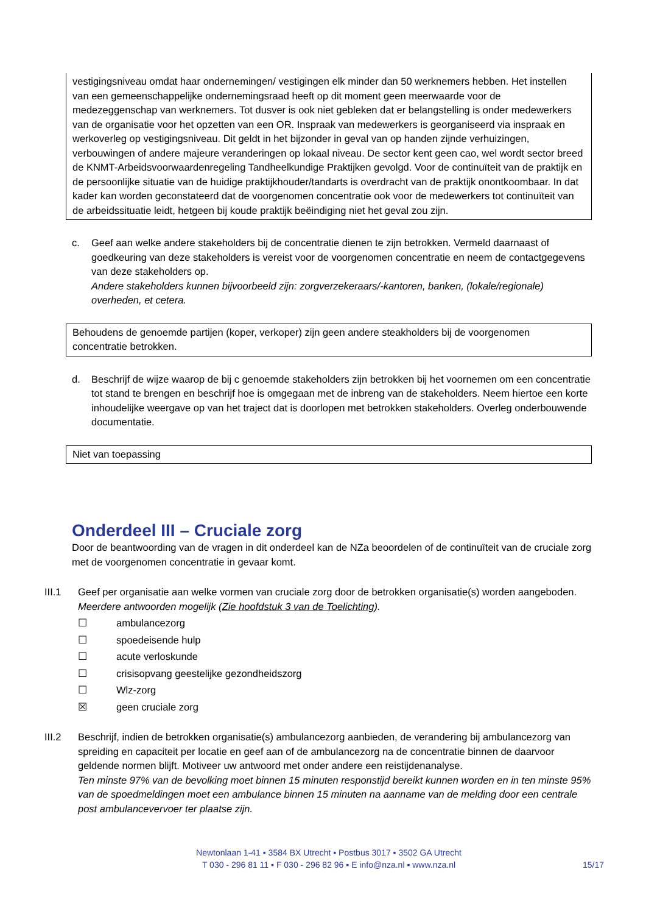vestigingsniveau omdat haar ondernemingen/ vestigingen elk minder dan 50 werknemers hebben. Het instellen van een gemeenschappelijke ondernemingsraad heeft op dit moment geen meerwaarde voor de medezeggenschap van werknemers. Tot dusver is ook niet gebleken dat er belangstelling is onder medewerkers van de organisatie voor het opzetten van een OR. Inspraak van medewerkers is georganiseerd via inspraak en werkoverleg op vestigingsniveau. Dit geldt in het bijzonder in geval van op handen zijnde verhuizingen, verbouwingen of andere majeure veranderingen op lokaal niveau. De sector kent geen cao, wel wordt sector breed de KNMT-Arbeidsvoorwaardenregeling Tandheelkundige Praktijken gevolgd. Voor de continuïteit van de praktijk en de persoonlijke situatie van de huidige praktijkhouder/tandarts is overdracht van de praktijk onontkoombaar. In dat kader kan worden geconstateerd dat de voorgenomen concentratie ook voor de medewerkers tot continuïteit van de arbeidssituatie leidt, hetgeen bij koude praktijk beëindiging niet het geval zou zijn.
c. Geef aan welke andere stakeholders bij de concentratie dienen te zijn betrokken. Vermeld daarnaast of goedkeuring van deze stakeholders is vereist voor de voorgenomen concentratie en neem de contactgegevens van deze stakeholders op.
Andere stakeholders kunnen bijvoorbeeld zijn: zorgverzekeraars/-kantoren, banken, (lokale/regionale) overheden, et cetera.
Behoudens de genoemde partijen (koper, verkoper) zijn geen andere steakholders bij de voorgenomen concentratie betrokken.
d. Beschrijf de wijze waarop de bij c genoemde stakeholders zijn betrokken bij het voornemen om een concentratie tot stand te brengen en beschrijf hoe is omgegaan met de inbreng van de stakeholders. Neem hiertoe een korte inhoudelijke weergave op van het traject dat is doorlopen met betrokken stakeholders. Overleg onderbouwende documentatie.
Niet van toepassing
Onderdeel III – Cruciale zorg
Door de beantwoording van de vragen in dit onderdeel kan de NZa beoordelen of de continuïteit van de cruciale zorg met de voorgenomen concentratie in gevaar komt.
III.1 Geef per organisatie aan welke vormen van cruciale zorg door de betrokken organisatie(s) worden aangeboden. Meerdere antwoorden mogelijk (Zie hoofdstuk 3 van de Toelichting).
☐ ambulancezorg
☐ spoedeisende hulp
☐ acute verloskunde
☐ crisisopvang geestelijke gezondheidszorg
☐ Wlz-zorg
☒ geen cruciale zorg
III.2 Beschrijf, indien de betrokken organisatie(s) ambulancezorg aanbieden, de verandering bij ambulancezorg van spreiding en capaciteit per locatie en geef aan of de ambulancezorg na de concentratie binnen de daarvoor geldende normen blijft. Motiveer uw antwoord met onder andere een reistijdenanalyse.
Ten minste 97% van de bevolking moet binnen 15 minuten responstijd bereikt kunnen worden en in ten minste 95% van de spoedmeldingen moet een ambulance binnen 15 minuten na aanname van de melding door een centrale post ambulancevervoer ter plaatse zijn.
Newtonlaan 1-41 ▪ 3584 BX Utrecht ▪ Postbus 3017 ▪ 3502 GA Utrecht
T 030 - 296 81 11 ▪ F 030 - 296 82 96 ▪ E info@nza.nl ▪ www.nza.nl
15/17